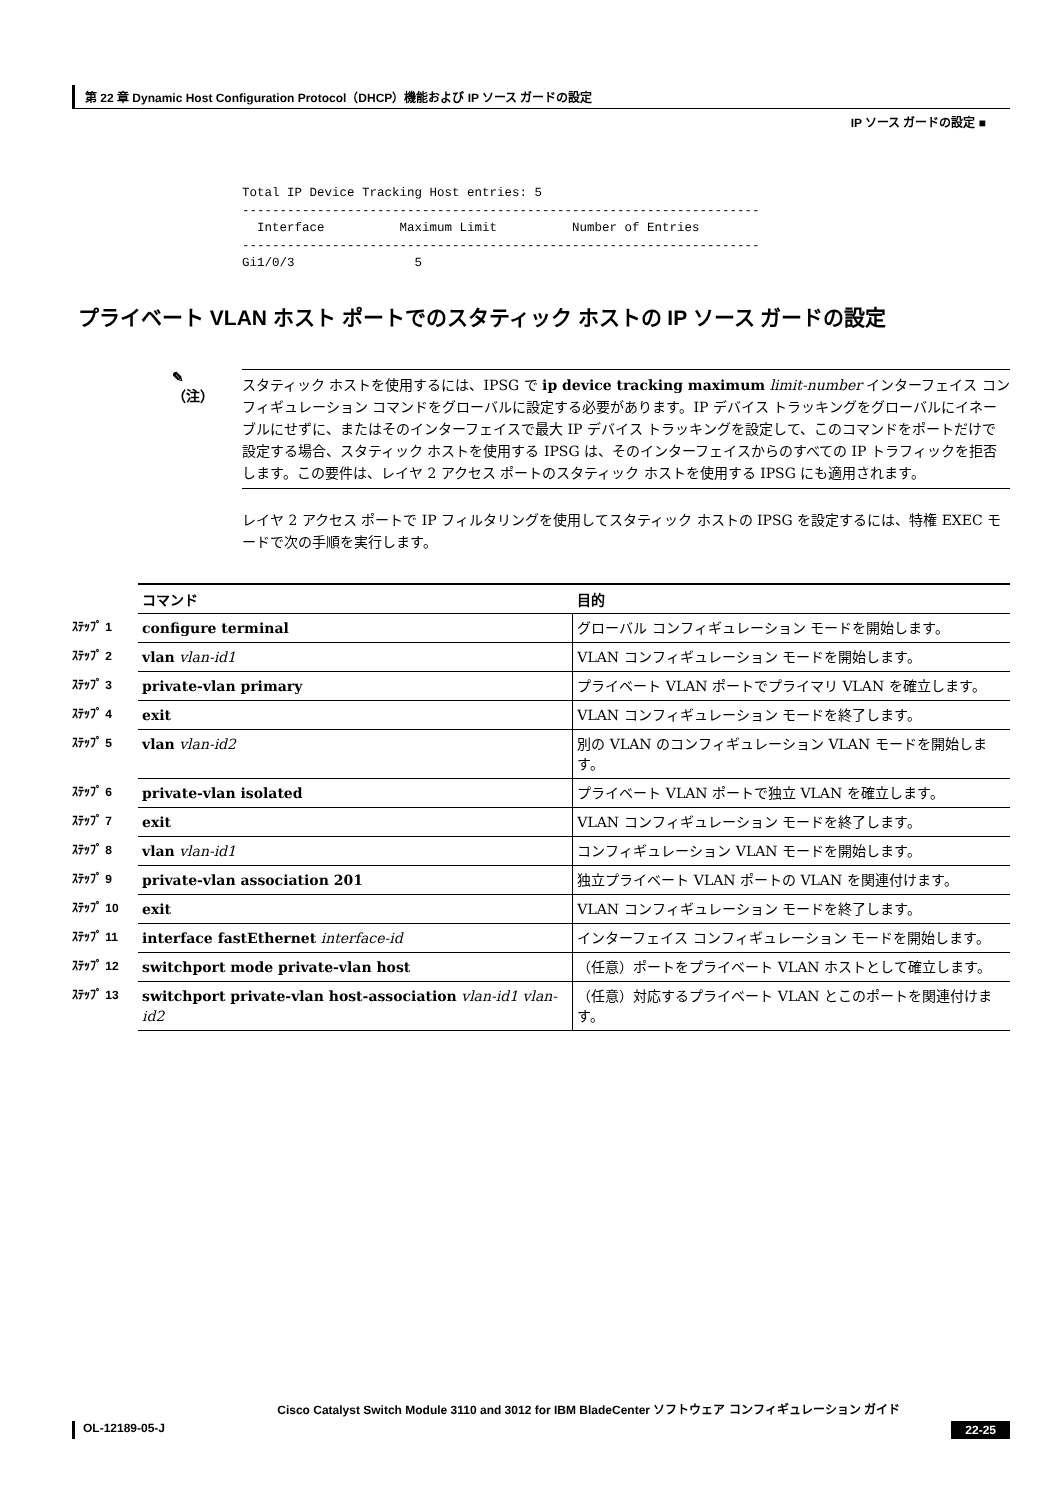第 22 章 Dynamic Host Configuration Protocol（DHCP）機能および IP ソース ガードの設定
IP ソース ガードの設定 ■
Total IP Device Tracking Host entries: 5
---------------------------------------------------------------------
  Interface          Maximum Limit          Number of Entries
---------------------------------------------------------------------
Gi1/0/3                5
プライベート VLAN ホスト ポートでのスタティック ホストの IP ソース ガードの設定
✎
（注）
スタティック ホストを使用するには、IPSG で ip device tracking maximum limit-number インターフェイス コンフィギュレーション コマンドをグローバルに設定する必要があります。IP デバイス トラッキングをグローバルにイネーブルにせずに、またはそのインターフェイスで最大 IP デバイス トラッキングを設定して、このコマンドをポートだけで設定する場合、スタティック ホストを使用する IPSG は、そのインターフェイスからのすべての IP トラフィックを拒否します。この要件は、レイヤ 2 アクセス ポートのスタティック ホストを使用する IPSG にも適用されます。
レイヤ 2 アクセス ポートで IP フィルタリングを使用してスタティック ホストの IPSG を設定するには、特権 EXEC モードで次の手順を実行します。
| | コマンド | 目的 |
| ｽﾃｯﾌﾟ 1 | configure terminal | グローバル コンフィギュレーション モードを開始します。 |
| ｽﾃｯﾌﾟ 2 | vlan vlan-id1 | VLAN コンフィギュレーション モードを開始します。 |
| ｽﾃｯﾌﾟ 3 | private-vlan primary | プライベート VLAN ポートでプライマリ VLAN を確立します。 |
| ｽﾃｯﾌﾟ 4 | exit | VLAN コンフィギュレーション モードを終了します。 |
| ｽﾃｯﾌﾟ 5 | vlan vlan-id2 | 別の VLAN のコンフィギュレーション VLAN モードを開始します。 |
| ｽﾃｯﾌﾟ 6 | private-vlan isolated | プライベート VLAN ポートで独立 VLAN を確立します。 |
| ｽﾃｯﾌﾟ 7 | exit | VLAN コンフィギュレーション モードを終了します。 |
| ｽﾃｯﾌﾟ 8 | vlan vlan-id1 | コンフィギュレーション VLAN モードを開始します。 |
| ｽﾃｯﾌﾟ 9 | private-vlan association 201 | 独立プライベート VLAN ポートの VLAN を関連付けます。 |
| ｽﾃｯﾌﾟ 10 | exit | VLAN コンフィギュレーション モードを終了します。 |
| ｽﾃｯﾌﾟ 11 | interface fastEthernet interface-id | インターフェイス コンフィギュレーション モードを開始します。 |
| ｽﾃｯﾌﾟ 12 | switchport mode private-vlan host | （任意）ポートをプライベート VLAN ホストとして確立します。 |
| ｽﾃｯﾌﾟ 13 | switchport private-vlan host-association vlan-id1 vlan-id2 | （任意）対応するプライベート VLAN とこのポートを関連付けます。 |
Cisco Catalyst Switch Module 3110 and 3012 for IBM BladeCenter ソフトウェア コンフィギュレーション ガイド
OL-12189-05-J 22-25